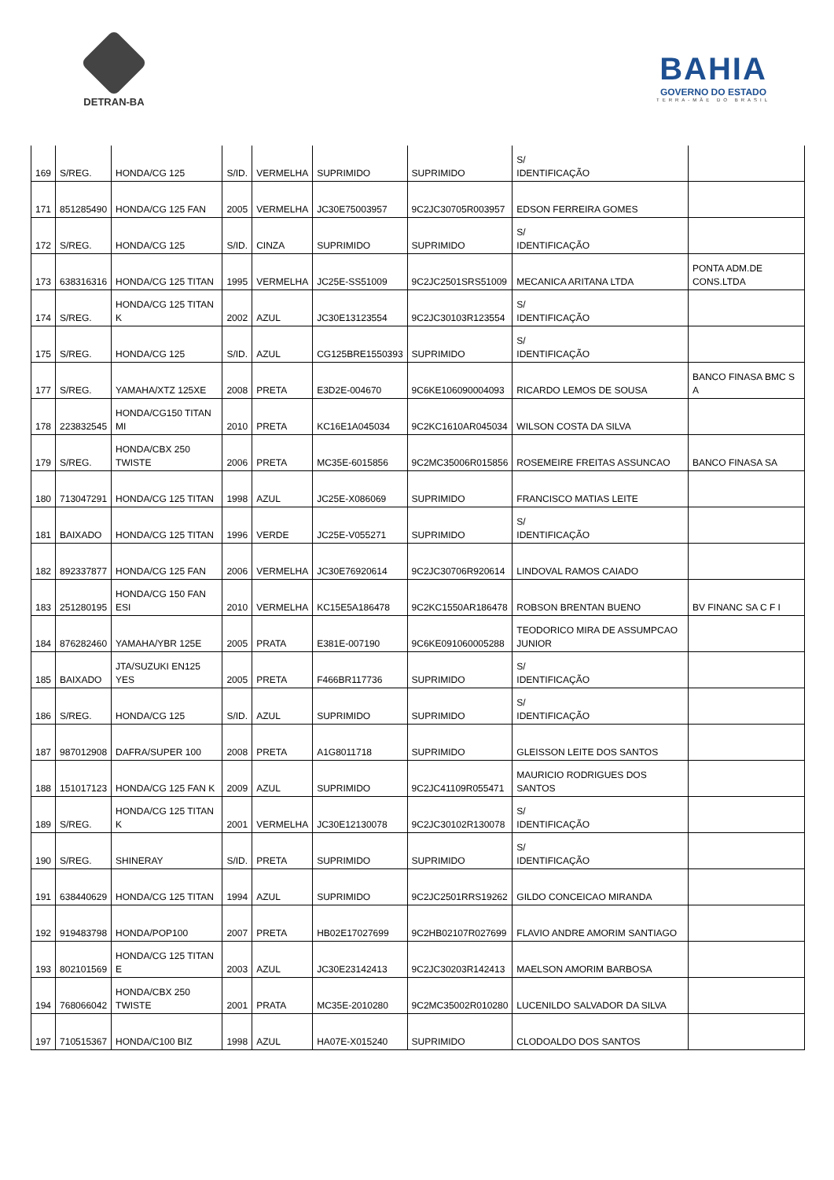DETRAN-BA
BAHIA
GOVERNO DO ESTADO
TERRA-MÃE DO BRASIL
| 169 | S/REG. | HONDA/CG 125 | S/ID. | VERMELHA | SUPRIMIDO | SUPRIMIDO | S/ IDENTIFICAÇÃO | |
| 171 | 851285490 | HONDA/CG 125 FAN | 2005 | VERMELHA | JC30E75003957 | 9C2JC30705R003957 | EDSON FERREIRA GOMES | |
| 172 | S/REG. | HONDA/CG 125 | S/ID. | CINZA | SUPRIMIDO | SUPRIMIDO | S/ IDENTIFICAÇÃO | |
| 173 | 638316316 | HONDA/CG 125 TITAN | 1995 | VERMELHA | JC25E-SS51009 | 9C2JC2501SRS51009 | MECANICA ARITANA LTDA | PONTA ADM.DE CONS.LTDA |
| 174 | S/REG. | HONDA/CG 125 TITAN K | 2002 | AZUL | JC30E13123554 | 9C2JC30103R123554 | S/ IDENTIFICAÇÃO | |
| 175 | S/REG. | HONDA/CG 125 | S/ID. | AZUL | CG125BRE1550393 | SUPRIMIDO | S/ IDENTIFICAÇÃO | |
| 177 | S/REG. | YAMAHA/XTZ 125XE | 2008 | PRETA | E3D2E-004670 | 9C6KE106090004093 | RICARDO LEMOS DE SOUSA | BANCO FINASA BMC S A |
| 178 | 223832545 | HONDA/CG150 TITAN MI | 2010 | PRETA | KC16E1A045034 | 9C2KC1610AR045034 | WILSON COSTA DA SILVA | |
| 179 | S/REG. | HONDA/CBX 250 TWISTE | 2006 | PRETA | MC35E-6015856 | 9C2MC35006R015856 | ROSEMEIRE FREITAS ASSUNCAO | BANCO FINASA SA |
| 180 | 713047291 | HONDA/CG 125 TITAN | 1998 | AZUL | JC25E-X086069 | SUPRIMIDO | FRANCISCO MATIAS LEITE | |
| 181 | BAIXADO | HONDA/CG 125 TITAN | 1996 | VERDE | JC25E-V055271 | SUPRIMIDO | S/ IDENTIFICAÇÃO | |
| 182 | 892337877 | HONDA/CG 125 FAN | 2006 | VERMELHA | JC30E76920614 | 9C2JC30706R920614 | LINDOVAL RAMOS CAIADO | |
| 183 | 251280195 | HONDA/CG 150 FAN ESI | 2010 | VERMELHA | KC15E5A186478 | 9C2KC1550AR186478 | ROBSON BRENTAN BUENO | BV FINANC SA C F I |
| 184 | 876282460 | YAMAHA/YBR 125E | 2005 | PRATA | E381E-007190 | 9C6KE091060005288 | TEODORICO MIRA DE ASSUMPCAO JUNIOR | |
| 185 | BAIXADO | JTA/SUZUKI EN125 YES | 2005 | PRETA | F466BR117736 | SUPRIMIDO | S/ IDENTIFICAÇÃO | |
| 186 | S/REG. | HONDA/CG 125 | S/ID. | AZUL | SUPRIMIDO | SUPRIMIDO | S/ IDENTIFICAÇÃO | |
| 187 | 987012908 | DAFRA/SUPER 100 | 2008 | PRETA | A1G8011718 | SUPRIMIDO | GLEISSON LEITE DOS SANTOS | |
| 188 | 151017123 | HONDA/CG 125 FAN K | 2009 | AZUL | SUPRIMIDO | 9C2JC41109R055471 | MAURICIO RODRIGUES DOS SANTOS | |
| 189 | S/REG. | HONDA/CG 125 TITAN K | 2001 | VERMELHA | JC30E12130078 | 9C2JC30102R130078 | S/ IDENTIFICAÇÃO | |
| 190 | S/REG. | SHINERAY | S/ID. | PRETA | SUPRIMIDO | SUPRIMIDO | S/ IDENTIFICAÇÃO | |
| 191 | 638440629 | HONDA/CG 125 TITAN | 1994 | AZUL | SUPRIMIDO | 9C2JC2501RRS19262 | GILDO CONCEICAO MIRANDA | |
| 192 | 919483798 | HONDA/POP100 | 2007 | PRETA | HB02E17027699 | 9C2HB02107R027699 | FLAVIO ANDRE AMORIM SANTIAGO | |
| 193 | 802101569 | HONDA/CG 125 TITAN E | 2003 | AZUL | JC30E23142413 | 9C2JC30203R142413 | MAELSON AMORIM BARBOSA | |
| 194 | 768066042 | HONDA/CBX 250 TWISTE | 2001 | PRATA | MC35E-2010280 | 9C2MC35002R010280 | LUCENILDO SALVADOR DA SILVA | |
| 197 | 710515367 | HONDA/C100 BIZ | 1998 | AZUL | HA07E-X015240 | SUPRIMIDO | CLODOALDO DOS SANTOS | |